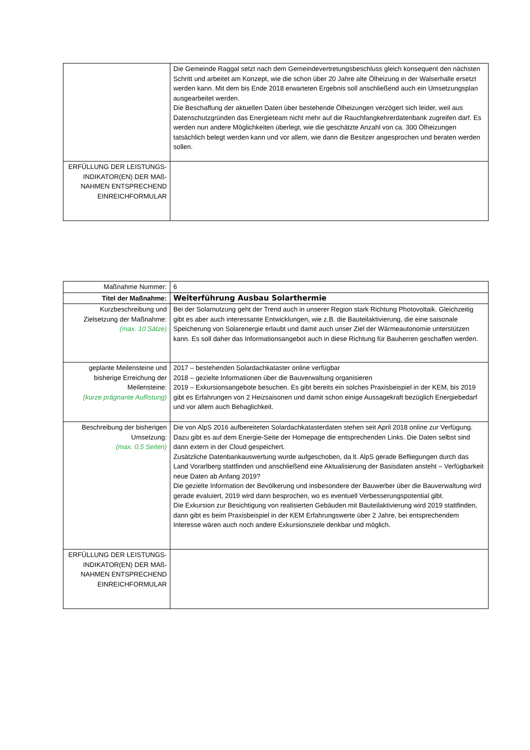| | Die Gemeinde Raggal setzt nach dem Gemeindevertretungsbeschluss gleich konsequent den nächsten Schritt und arbeitet am Konzept, wie die schon über 20 Jahre alte Ölheizung in der Walserhalle ersetzt werden kann. Mit dem bis Ende 2018 erwarteten Ergebnis soll anschließend auch ein Umsetzungsplan ausgearbeitet werden. Die Beschaffung der aktuellen Daten über bestehende Ölheizungen verzögert sich leider, weil aus Datenschutzgründen das Energieteam nicht mehr auf die Rauchfangkehrerdatenbank zugreifen darf. Es werden nun andere Möglichkeiten überlegt, wie die geschätzte Anzahl von ca. 300 Ölheizungen tatsächlich belegt werden kann und vor allem, wie dann die Besitzer angesprochen und beraten werden sollen. |
| ERFÜLLUNG DER LEISTUNGS-INDIKATOR(EN) DER MAß-NAHMEN ENTSPRECHEND EINREICHFORMULAR | |
| Maßnahme Nummer: | 6 |
| Titel der Maßnahme: | Weiterführung Ausbau Solarthermie |
| Kurzbeschreibung und Zielsetzung der Maßnahme: (max. 10 Sätze) | Bei der Solarnutzung geht der Trend auch in unserer Region stark Richtung Photovoltaik. Gleichzeitig gibt es aber auch interessante Entwicklungen, wie z.B. die Bauteilaktivierung, die eine saisonale Speicherung von Solarenergie erlaubt und damit auch unser Ziel der Wärmeautonomie unterstützen kann. Es soll daher das Informationsangebot auch in diese Richtung für Bauherren geschaffen werden. |
| geplante Meilensteine und bisherige Erreichung der Meilensteine: (kurze prägnante Auflistung) | 2017 – bestehenden Solardachkataster online verfügbar 2018 – gezielte Informationen über die Bauverwaltung organisieren 2019 – Exkursionsangebote besuchen. Es gibt bereits ein solches Praxisbeispiel in der KEM, bis 2019 gibt es Erfahrungen von 2 Heizsaisonen und damit schon einige Aussagekraft bezüglich Energiebedarf und vor allem auch Behaglichkeit. |
| Beschreibung der bisherigen Umsetzung: (max. 0,5 Seiten) | Die von AlpS 2016 aufbereiteten Solardachkatasterdaten stehen seit April 2018 online zur Verfügung. Dazu gibt es auf dem Energie-Seite der Homepage die entsprechenden Links. Die Daten selbst sind dann extern in der Cloud gespeichert. Zusätzliche Datenbankauswertung wurde aufgeschoben, da lt. AlpS gerade Befliegungen durch das Land Vorarlberg stattfinden und anschließend eine Aktualisierung der Basisdaten ansteht – Verfügbarkeit neue Daten ab Anfang 2019? Die gezielte Information der Bevölkerung und insbesondere der Bauwerber über die Bauverwaltung wird gerade evaluiert, 2019 wird dann besprochen, wo es eventuell Verbesserungspotential gibt. Die Exkursion zur Besichtigung von realisierten Gebäuden mit Bauteilaktivierung wird 2019 stattfinden, dann gibt es beim Praxisbeispiel in der KEM Erfahrungswerte über 2 Jahre, bei entsprechendem Interesse wären auch noch andere Exkursionsziele denkbar und möglich. |
| ERFÜLLUNG DER LEISTUNGS-INDIKATOR(EN) DER MAß-NAHMEN ENTSPRECHEND EINREICHFORMULAR | |